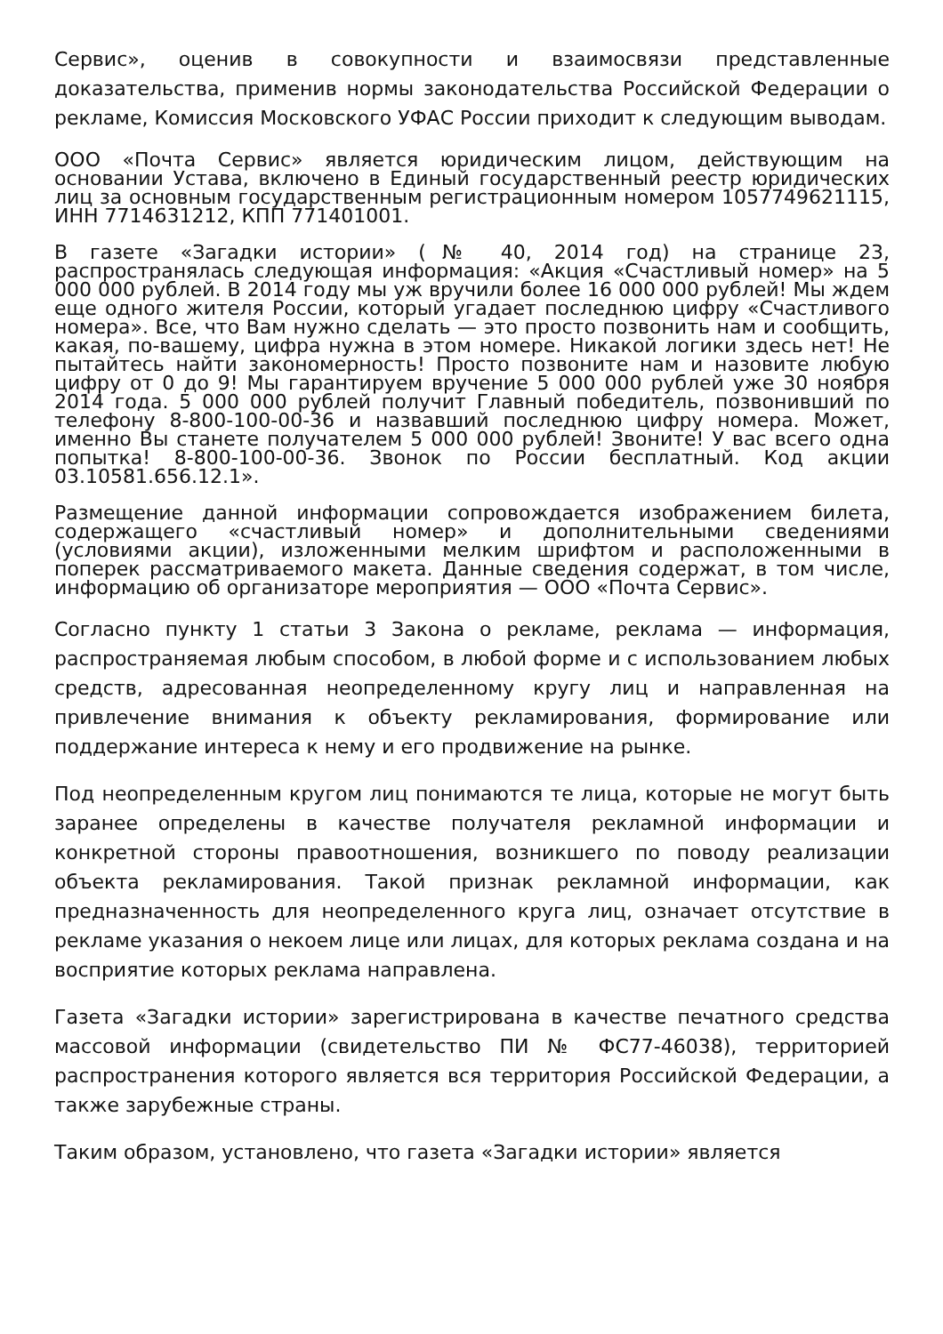Сервис», оценив в совокупности и взаимосвязи представленные доказательства, применив нормы законодательства Российской Федерации о рекламе, Комиссия Московского УФАС России приходит к следующим выводам.
ООО «Почта Сервис» является юридическим лицом, действующим на основании Устава, включено в Единый государственный реестр юридических лиц за основным государственным регистрационным номером 1057749621115, ИНН 7714631212, КПП 771401001.
В газете «Загадки истории» (№ 40, 2014 год) на странице 23, распространялась следующая информация: «Акция «Счастливый номер» на 5 000 000 рублей. В 2014 году мы уж вручили более 16 000 000 рублей! Мы ждем еще одного жителя России, который угадает последнюю цифру «Счастливого номера». Все, что Вам нужно сделать — это просто позвонить нам и сообщить, какая, по-вашему, цифра нужна в этом номере. Никакой логики здесь нет! Не пытайтесь найти закономерность! Просто позвоните нам и назовите любую цифру от 0 до 9! Мы гарантируем вручение 5 000 000 рублей уже 30 ноября 2014 года. 5 000 000 рублей получит Главный победитель, позвонивший по телефону 8-800-100-00-36 и назвавший последнюю цифру номера. Может, именно Вы станете получателем 5 000 000 рублей! Звоните! У вас всего одна попытка! 8-800-100-00-36. Звонок по России бесплатный. Код акции 03.10581.656.12.1».
Размещение данной информации сопровождается изображением билета, содержащего «счастливый номер» и дополнительными сведениями (условиями акции), изложенными мелким шрифтом и расположенными в поперек рассматриваемого макета. Данные сведения содержат, в том числе, информацию об организаторе мероприятия — ООО «Почта Сервис».
Согласно пункту 1 статьи 3 Закона о рекламе, реклама — информация, распространяемая любым способом, в любой форме и с использованием любых средств, адресованная неопределенному кругу лиц и направленная на привлечение внимания к объекту рекламирования, формирование или поддержание интереса к нему и его продвижение на рынке.
Под неопределенным кругом лиц понимаются те лица, которые не могут быть заранее определены в качестве получателя рекламной информации и конкретной стороны правоотношения, возникшего по поводу реализации объекта рекламирования. Такой признак рекламной информации, как предназначенность для неопределенного круга лиц, означает отсутствие в рекламе указания о некоем лице или лицах, для которых реклама создана и на восприятие которых реклама направлена.
Газета «Загадки истории» зарегистрирована в качестве печатного средства массовой информации (свидетельство ПИ № ФС77-46038), территорией распространения которого является вся территория Российской Федерации, а также зарубежные страны.
Таким образом, установлено, что газета «Загадки истории» является